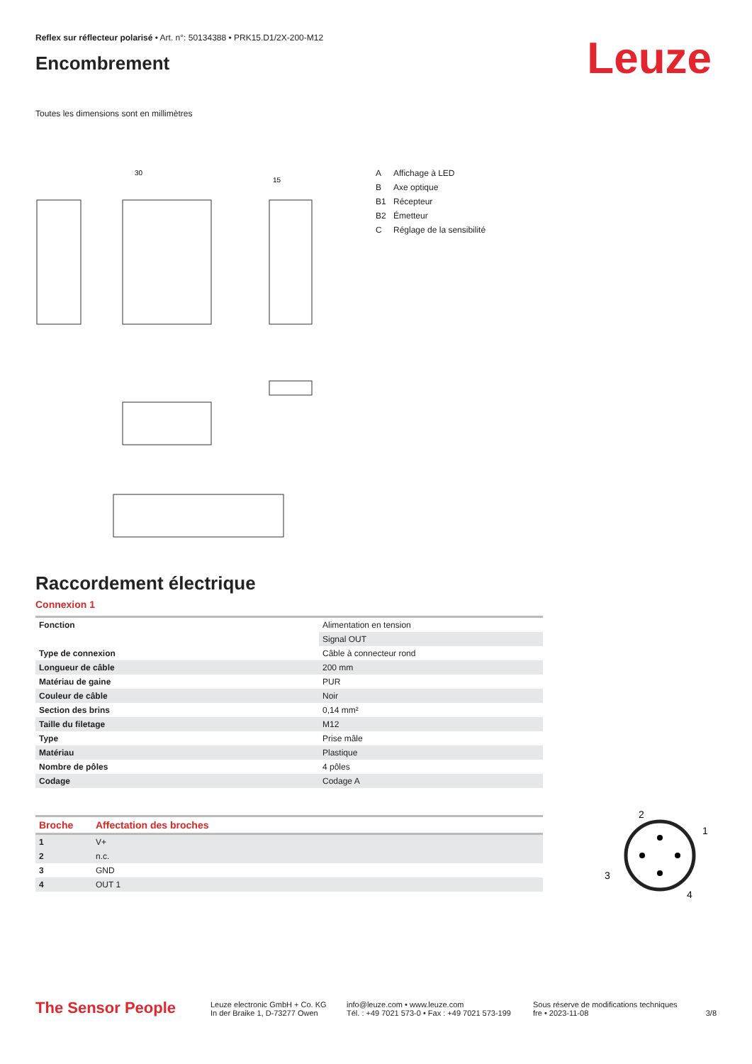Reflex sur réflecteur polarisé • Art. n°: 50134388 • PRK15.D1/2X-200-M12
Encombrement
Leuze
Toutes les dimensions sont en millimètres
30
15
A Affichage à LED
B Axe optique
B1 Récepteur
B2 Émetteur
C Réglage de la sensibilité
Raccordement électrique
Connexion 1
| Fonction | Alimentation en tension |
| | Signal OUT |
| Type de connexion | Câble à connecteur rond |
| Longueur de câble | 200 mm |
| Matériau de gaine | PUR |
| Couleur de câble | Noir |
| Section des brins | 0,14 mm² |
| Taille du filetage | M12 |
| Type | Prise mâle |
| Matériau | Plastique |
| Nombre de pôles | 4 pôles |
| Codage | Codage A |
| Broche | Affectation des broches |
| 1 | V+ |
| 2 | n.c. |
| 3 | GND |
| 4 | OUT 1 |
2
1
3
4
The Sensor People
Leuze electronic GmbH + Co. KG
In der Braike 1, D-73277 Owen
info@leuze.com • www.leuze.com
Tél. : +49 7021 573-0 • Fax : +49 7021 573-199
Sous réserve de modifications techniques
fre • 2023-11-08
3/8